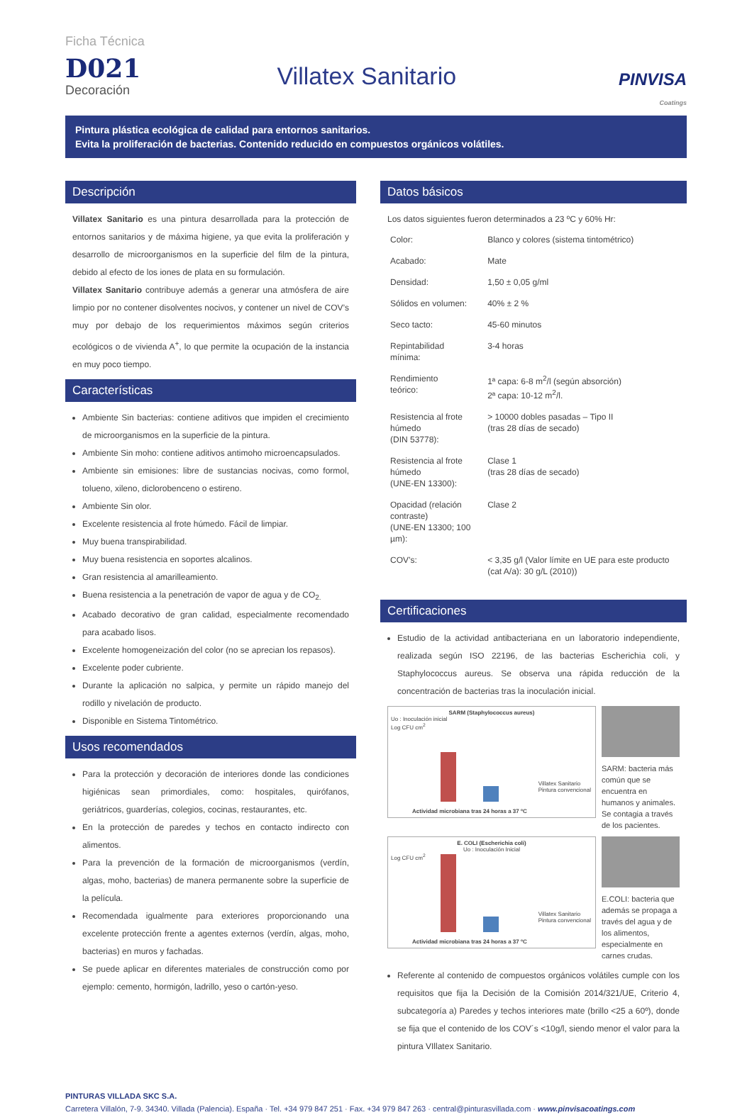Ficha Técnica
D021
Decoración
Villatex Sanitario
PINVISA
Coatings
Pintura plástica ecológica de calidad para entornos sanitarios.
Evita la proliferación de bacterias. Contenido reducido en compuestos orgánicos volátiles.
Descripción
Villatex Sanitario es una pintura desarrollada para la protección de entornos sanitarios y de máxima higiene, ya que evita la proliferación y desarrollo de microorganismos en la superficie del film de la pintura, debido al efecto de los iones de plata en su formulación.
Villatex Sanitario contribuye además a generar una atmósfera de aire limpio por no contener disolventes nocivos, y contener un nivel de COV’s muy por debajo de los requerimientos máximos según criterios ecológicos o de vivienda A<sup>+</sup>, lo que permite la ocupación de la instancia en muy poco tiempo.
Características
Ambiente Sin bacterias: contiene aditivos que impiden el crecimiento de microorganismos en la superficie de la pintura.
Ambiente Sin moho: contiene aditivos antimoho microencapsulados.
Ambiente sin emisiones: libre de sustancias nocivas, como formol, tolueno, xileno, diclorobenceno o estireno.
Ambiente Sin olor.
Excelente resistencia al frote húmedo. Fácil de limpiar.
Muy buena transpirabilidad.
Muy buena resistencia en soportes alcalinos.
Gran resistencia al amarilleamiento.
Buena resistencia a la penetración de vapor de agua y de CO<sub>2.</sub>
Acabado decorativo de gran calidad, especialmente recomendado para acabado lisos.
Excelente homogeneización del color (no se aprecian los repasos).
Excelente poder cubriente.
Durante la aplicación no salpica, y permite un rápido manejo del rodillo y nivelación de producto.
Disponible en Sistema Tintométrico.
Usos recomendados
Para la protección y decoración de interiores donde las condiciones higiénicas sean primordiales, como: hospitales, quirófanos, geriátricos, guarderías, colegios, cocinas, restaurantes, etc.
En la protección de paredes y techos en contacto indirecto con alimentos.
Para la prevención de la formación de microorganismos (verdín, algas, moho, bacterias) de manera permanente sobre la superficie de la película.
Recomendada igualmente para exteriores proporcionando una excelente protección frente a agentes externos (verdín, algas, moho, bacterias) en muros y fachadas.
Se puede aplicar en diferentes materiales de construcción como por ejemplo: cemento, hormigón, ladrillo, yeso o cartón-yeso.
Datos básicos
Los datos siguientes fueron determinados a 23 ºC y 60% Hr:
| Color: | Blanco y colores (sistema tintométrico) |
| Acabado: | Mate |
| Densidad: | 1,50 ± 0,05 g/ml |
| Sólidos en volumen: | 40% ± 2 % |
| Seco tacto: | 45-60 minutos |
| Repintabilidad mínima: | 3-4 horas |
| Rendimiento teórico: | 1ª capa: 6-8 m<sup>2</sup>/l (según absorción) 2ª capa: 10-12 m<sup>2</sup>/l. |
| Resistencia al frote húmedo (DIN 53778): | > 10000 dobles pasadas – Tipo II (tras 28 días de secado) |
| Resistencia al frote húmedo (UNE-EN 13300): | Clase 1 (tras 28 días de secado) |
| Opacidad (relación contraste) (UNE-EN 13300; 100 µm): | Clase 2 |
| COV’s: | < 3,35 g/l (Valor límite en UE para este producto (cat A/a): 30 g/L (2010)) |
Certificaciones
Estudio de la actividad antibacteriana en un laboratorio independiente, realizada según ISO 22196, de las bacterias Escherichia coli, y Staphylococcus aureus. Se observa una rápida reducción de la concentración de bacterias tras la inoculación inicial.
SARM (Staphylococcus aureus)
Uo : Inoculación inicial
Log CFU cm<sup>2</sup>
Villatex Sanitario
Pintura convencional
Actividad microbiana tras 24 horas a 37 ºC
SARM: bacteria más común que se encuentra en humanos y animales. Se contagia a través de los pacientes.
E. COLI (Escherichia coli)
Uo : Inoculación Inicial
Log CFU cm<sup>2</sup>
Villatex Sanitario
Pintura convencional
Actividad microbiana tras 24 horas a 37 ºC
E.COLI: bacteria que además se propaga a través del agua y de los alimentos, especialmente en carnes crudas.
Referente al contenido de compuestos orgánicos volátiles cumple con los requisitos que fija la Decisión de la Comisión 2014/321/UE, Criterio 4, subcategoría a) Paredes y techos interiores mate (brillo <25 a 60º), donde se fija que el contenido de los COV´s <10g/l, siendo menor el valor para la pintura VIllatex Sanitario.
PINTURAS VILLADA SKC S.A.
Carretera Villalón, 7-9. 34340. Villada (Palencia). España · Tel. +34 979 847 251 · Fax. +34 979 847 263 · central@pinturasvillada.com · www.pinvisacoatings.com